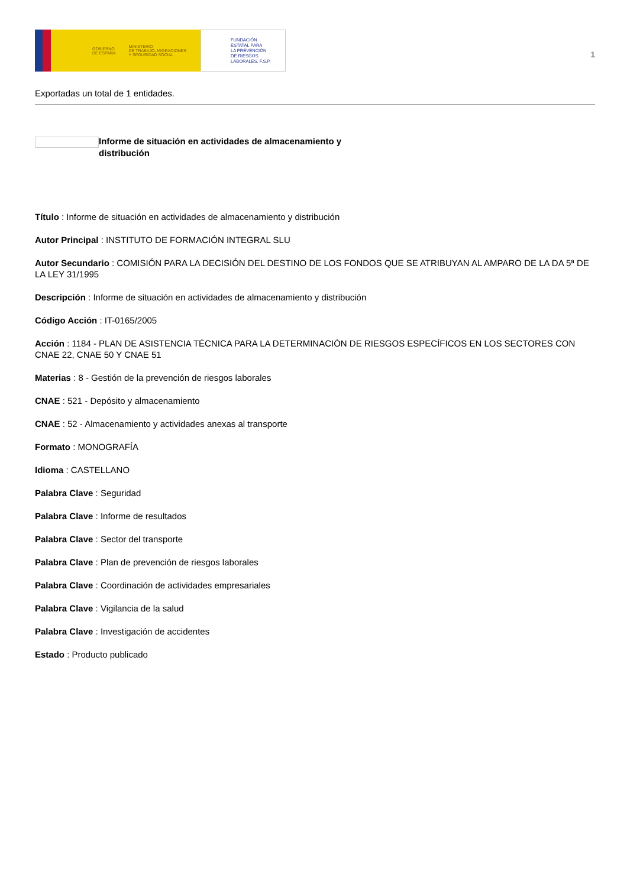GOBIERNO
DE ESPAÑA MINISTERIO
DE TRABAJO, MIGRACIONES
Y SEGURIDAD SOCIAL
FUNDACIÓN
ESTATAL PARA
LA PREVENCIÓN
DE RIESGOS
LABORALES, F.S.P.
1
Exportadas un total de 1 entidades.
Informe de situación en actividades de almacenamiento y distribución
Título : Informe de situación en actividades de almacenamiento y distribución
Autor Principal : INSTITUTO DE FORMACIÓN INTEGRAL SLU
Autor Secundario : COMISIÓN PARA LA DECISIÓN DEL DESTINO DE LOS FONDOS QUE SE ATRIBUYAN AL AMPARO DE LA DA 5ª DE LA LEY 31/1995
Descripción : Informe de situación en actividades de almacenamiento y distribución
Código Acción : IT-0165/2005
Acción : 1184 - PLAN DE ASISTENCIA TÉCNICA PARA LA DETERMINACIÓN DE RIESGOS ESPECÍFICOS EN LOS SECTORES CON CNAE 22, CNAE 50 Y CNAE 51
Materias : 8 - Gestión de la prevención de riesgos laborales
CNAE : 521 - Depósito y almacenamiento
CNAE : 52 - Almacenamiento y actividades anexas al transporte
Formato : MONOGRAFÍA
Idioma : CASTELLANO
Palabra Clave : Seguridad
Palabra Clave : Informe de resultados
Palabra Clave : Sector del transporte
Palabra Clave : Plan de prevención de riesgos laborales
Palabra Clave : Coordinación de actividades empresariales
Palabra Clave : Vigilancia de la salud
Palabra Clave : Investigación de accidentes
Estado : Producto publicado